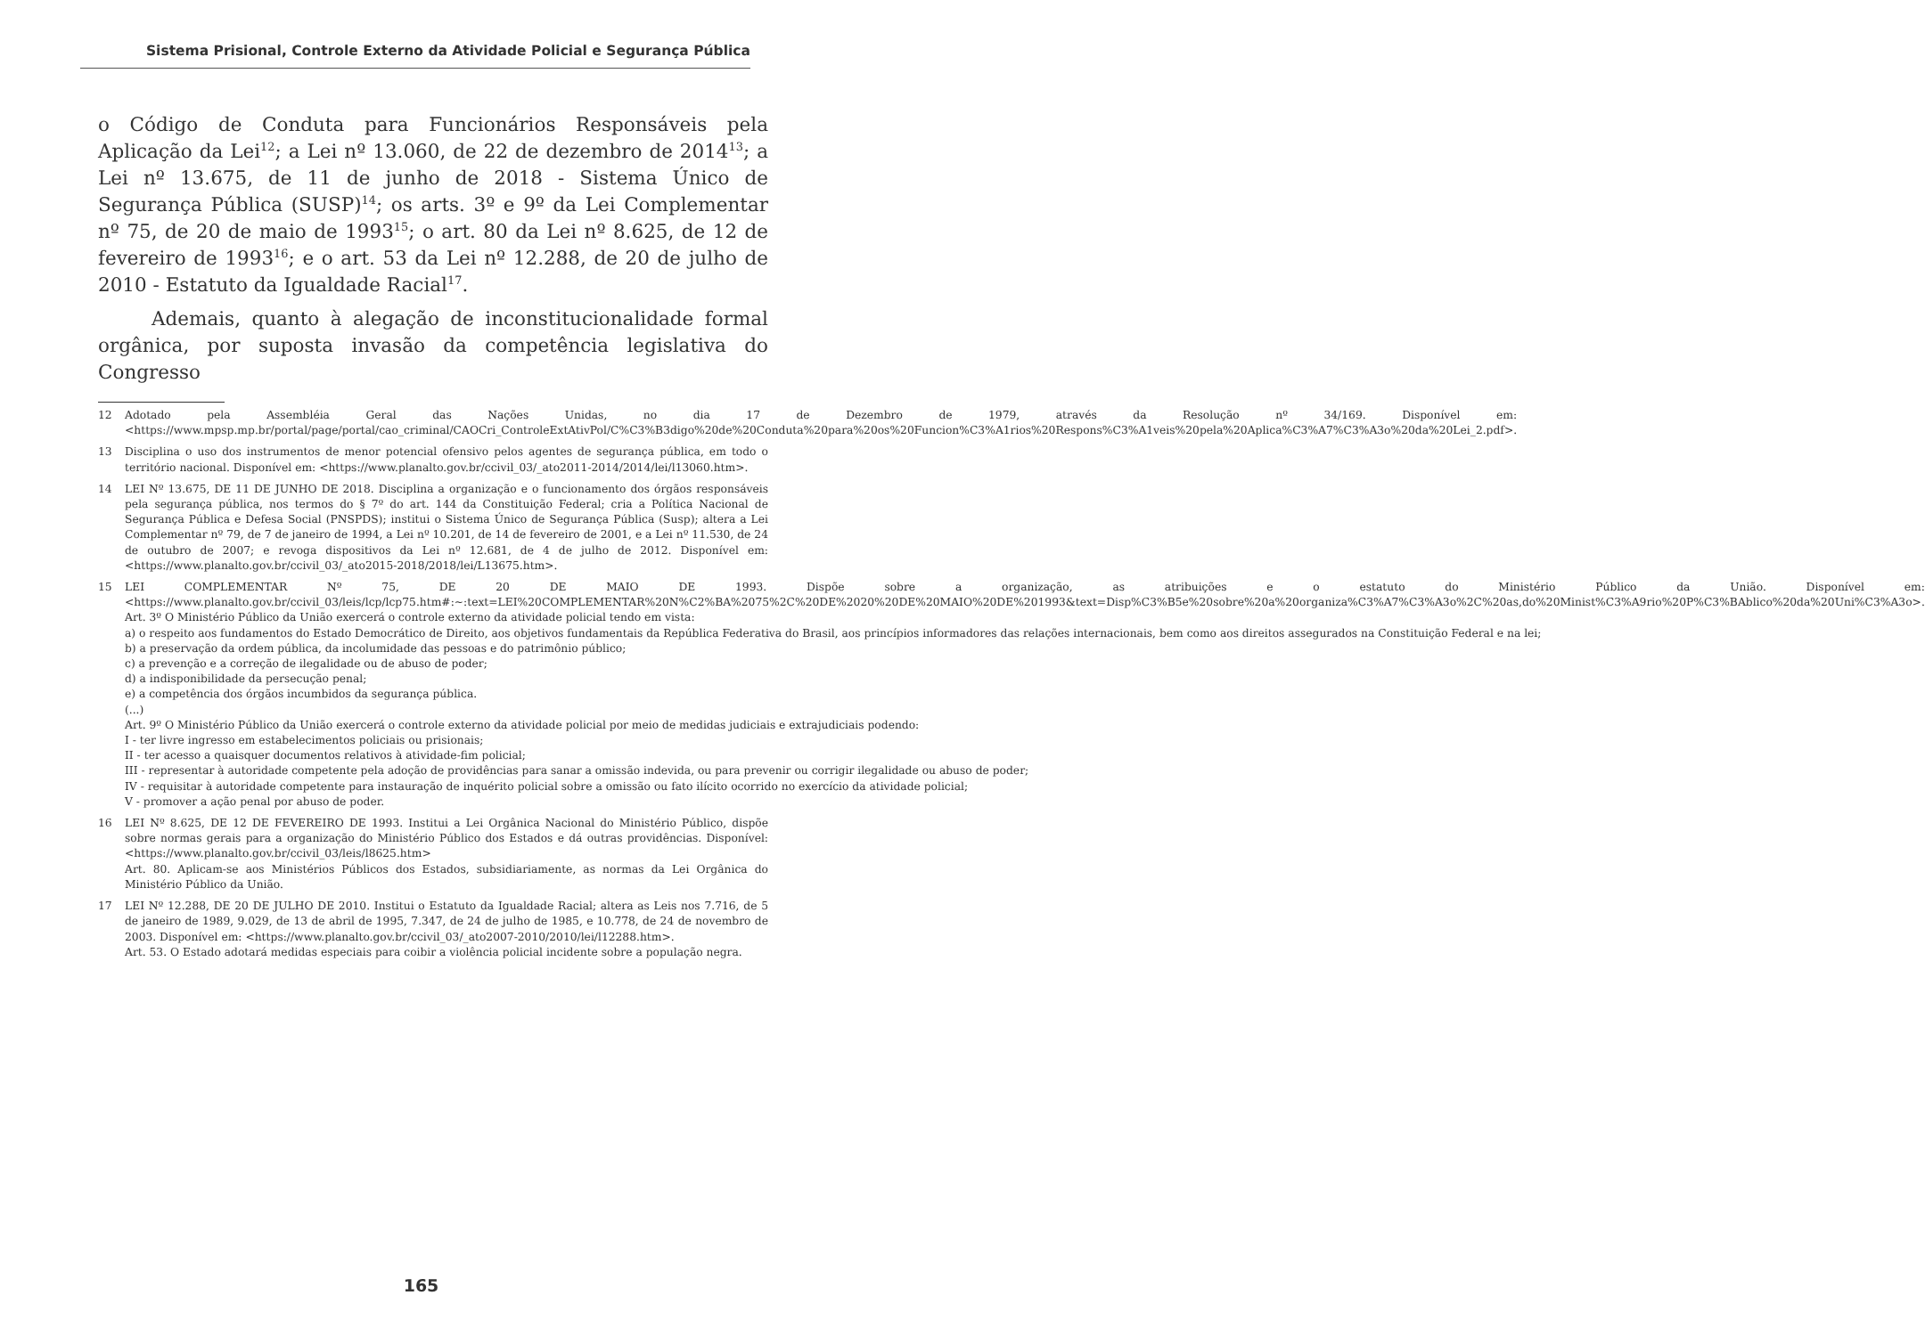Sistema Prisional, Controle Externo da Atividade Policial e Segurança Pública
o Código de Conduta para Funcionários Responsáveis pela Aplicação da Lei<sup>12</sup>; a Lei nº 13.060, de 22 de dezembro de 2014<sup>13</sup>; a Lei nº 13.675, de 11 de junho de 2018 - Sistema Único de Segurança Pública (SUSP)<sup>14</sup>; os arts. 3º e 9º da Lei Complementar nº 75, de 20 de maio de 1993<sup>15</sup>; o art. 80 da Lei nº 8.625, de 12 de fevereiro de 1993<sup>16</sup>; e o art. 53 da Lei nº 12.288, de 20 de julho de 2010 - Estatuto da Igualdade Racial<sup>17</sup>.
Ademais, quanto à alegação de inconstitucionalidade formal orgânica, por suposta invasão da competência legislativa do Congresso
12 Adotado pela Assembléia Geral das Nações Unidas, no dia 17 de Dezembro de 1979, através da Resolução nº 34/169. Disponível em: <https://www.mpsp.mp.br/portal/page/portal/cao_criminal/CAOCri_ControleExtAtivPol/C%C3%B3digo%20de%20Conduta%20para%20os%20Funcion%C3%A1rios%20Respons%C3%A1veis%20pela%20Aplica%C3%A7%C3%A3o%20da%20Lei_2.pdf>.
13 Disciplina o uso dos instrumentos de menor potencial ofensivo pelos agentes de segurança pública, em todo o território nacional. Disponível em: <https://www.planalto.gov.br/ccivil_03/_ato2011-2014/2014/lei/l13060.htm>.
14 LEI Nº 13.675, DE 11 DE JUNHO DE 2018. Disciplina a organização e o funcionamento dos órgãos responsáveis pela segurança pública, nos termos do § 7º do art. 144 da Constituição Federal; cria a Política Nacional de Segurança Pública e Defesa Social (PNSPDS); institui o Sistema Único de Segurança Pública (Susp); altera a Lei Complementar nº 79, de 7 de janeiro de 1994, a Lei nº 10.201, de 14 de fevereiro de 2001, e a Lei nº 11.530, de 24 de outubro de 2007; e revoga dispositivos da Lei nº 12.681, de 4 de julho de 2012. Disponível em: <https://www.planalto.gov.br/ccivil_03/_ato2015-2018/2018/lei/L13675.htm>.
15 LEI COMPLEMENTAR Nº 75, DE 20 DE MAIO DE 1993. Dispõe sobre a organização, as atribuições e o estatuto do Ministério Público da União. Disponível em: <https://www.planalto.gov.br/ccivil_03/leis/lcp/lcp75.htm#:~:text=LEI%20COMPLEMENTAR%20N%C2%BA%2075%2C%20DE%2020%20DE%20MAIO%20DE%201993&text=Disp%C3%B5e%20sobre%20a%20organiza%C3%A7%C3%A3o%2C%20as,do%20Minist%C3%A9rio%20P%C3%BAblico%20da%20Uni%C3%A3o>.
Art. 3º O Ministério Público da União exercerá o controle externo da atividade policial tendo em vista:
a) o respeito aos fundamentos do Estado Democrático de Direito, aos objetivos fundamentais da República Federativa do Brasil, aos princípios informadores das relações internacionais, bem como aos direitos assegurados na Constituição Federal e na lei;
b) a preservação da ordem pública, da incolumidade das pessoas e do patrimônio público;
c) a prevenção e a correção de ilegalidade ou de abuso de poder;
d) a indisponibilidade da persecução penal;
e) a competência dos órgãos incumbidos da segurança pública.
(...)
Art. 9º O Ministério Público da União exercerá o controle externo da atividade policial por meio de medidas judiciais e extrajudiciais podendo:
I - ter livre ingresso em estabelecimentos policiais ou prisionais;
II - ter acesso a quaisquer documentos relativos à atividade-fim policial;
III - representar à autoridade competente pela adoção de providências para sanar a omissão indevida, ou para prevenir ou corrigir ilegalidade ou abuso de poder;
IV - requisitar à autoridade competente para instauração de inquérito policial sobre a omissão ou fato ilícito ocorrido no exercício da atividade policial;
V - promover a ação penal por abuso de poder.
16 LEI Nº 8.625, DE 12 DE FEVEREIRO DE 1993. Institui a Lei Orgânica Nacional do Ministério Público, dispõe sobre normas gerais para a organização do Ministério Público dos Estados e dá outras providências. Disponível: <https://www.planalto.gov.br/ccivil_03/leis/l8625.htm>
Art. 80. Aplicam-se aos Ministérios Públicos dos Estados, subsidiariamente, as normas da Lei Orgânica do Ministério Público da União.
17 LEI Nº 12.288, DE 20 DE JULHO DE 2010. Institui o Estatuto da Igualdade Racial; altera as Leis nos 7.716, de 5 de janeiro de 1989, 9.029, de 13 de abril de 1995, 7.347, de 24 de julho de 1985, e 10.778, de 24 de novembro de 2003. Disponível em: <https://www.planalto.gov.br/ccivil_03/_ato2007-2010/2010/lei/l12288.htm>.
Art. 53. O Estado adotará medidas especiais para coibir a violência policial incidente sobre a população negra.
165